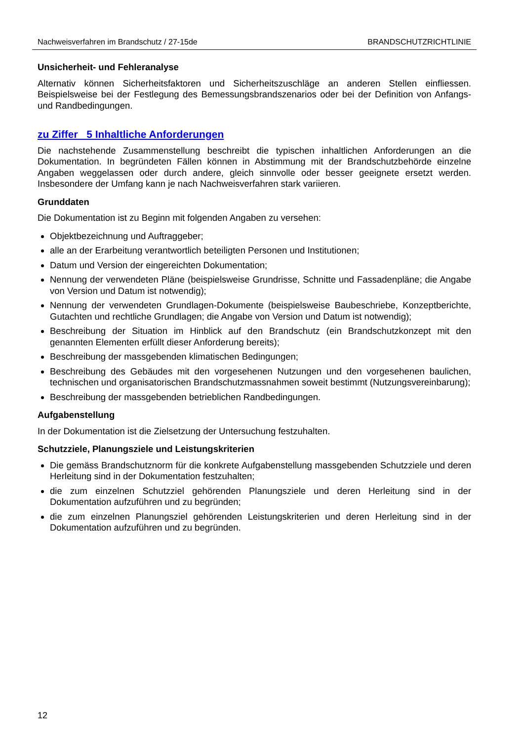Nachweisverfahren im Brandschutz / 27-15de BRANDSCHUTZRICHTLINIE
Unsicherheit- und Fehleranalyse
Alternativ können Sicherheitsfaktoren und Sicherheitszuschläge an anderen Stellen einfliessen. Beispielsweise bei der Festlegung des Bemessungsbrandszenarios oder bei der Definition von Anfangs- und Randbedingungen.
zu Ziffer 5 Inhaltliche Anforderungen
Die nachstehende Zusammenstellung beschreibt die typischen inhaltlichen Anforderungen an die Dokumentation. In begründeten Fällen können in Abstimmung mit der Brandschutzbehörde einzelne Angaben weggelassen oder durch andere, gleich sinnvolle oder besser geeignete ersetzt werden. Insbesondere der Umfang kann je nach Nachweisverfahren stark variieren.
Grunddaten
Die Dokumentation ist zu Beginn mit folgenden Angaben zu versehen:
Objektbezeichnung und Auftraggeber;
alle an der Erarbeitung verantwortlich beteiligten Personen und Institutionen;
Datum und Version der eingereichten Dokumentation;
Nennung der verwendeten Pläne (beispielsweise Grundrisse, Schnitte und Fassadenpläne; die Angabe von Version und Datum ist notwendig);
Nennung der verwendeten Grundlagen-Dokumente (beispielsweise Baubeschriebe, Konzeptberichte, Gutachten und rechtliche Grundlagen; die Angabe von Version und Datum ist notwendig);
Beschreibung der Situation im Hinblick auf den Brandschutz (ein Brandschutzkonzept mit den genannten Elementen erfüllt dieser Anforderung bereits);
Beschreibung der massgebenden klimatischen Bedingungen;
Beschreibung des Gebäudes mit den vorgesehenen Nutzungen und den vorgesehenen baulichen, technischen und organisatorischen Brandschutzmassnahmen soweit bestimmt (Nutzungsvereinbarung);
Beschreibung der massgebenden betrieblichen Randbedingungen.
Aufgabenstellung
In der Dokumentation ist die Zielsetzung der Untersuchung festzuhalten.
Schutzziele, Planungsziele und Leistungskriterien
Die gemäss Brandschutznorm für die konkrete Aufgabenstellung massgebenden Schutzziele und deren Herleitung sind in der Dokumentation festzuhalten;
die zum einzelnen Schutzziel gehörenden Planungsziele und deren Herleitung sind in der Dokumentation aufzuführen und zu begründen;
die zum einzelnen Planungsziel gehörenden Leistungskriterien und deren Herleitung sind in der Dokumentation aufzuführen und zu begründen.
12